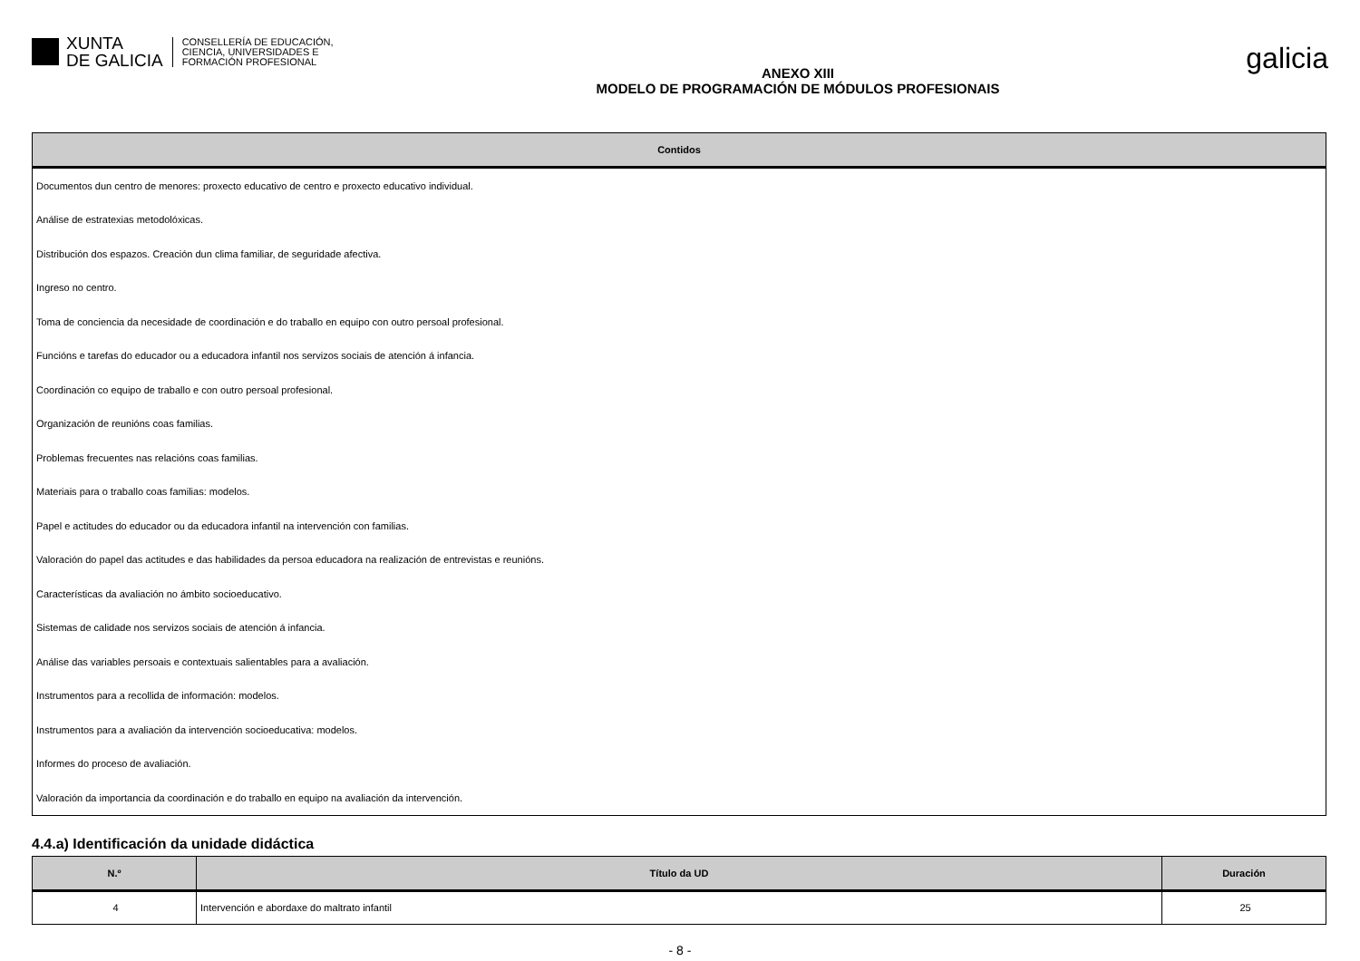XUNTA
DE GALICIA
CONSELLERÍA DE EDUCACIÓN,
CIENCIA, UNIVERSIDADES E
FORMACIÓN PROFESIONAL
ANEXO XIII
MODELO DE PROGRAMACIÓN DE MÓDULOS PROFESIONAIS
galicia
| Contidos |
| --- |
| Documentos dun centro de menores: proxecto educativo de centro e proxecto educativo individual. |
| Análise de estratexias metodolóxicas. |
| Distribución dos espazos. Creación dun clima familiar, de seguridade afectiva. |
| Ingreso no centro. |
| Toma de conciencia da necesidade de coordinación e do traballo en equipo con outro persoal profesional. |
| Funcións e tarefas do educador ou a educadora infantil nos servizos sociais de atención á infancia. |
| Coordinación co equipo de traballo e con outro persoal profesional. |
| Organización de reunións coas familias. |
| Problemas frecuentes nas relacións coas familias. |
| Materiais para o traballo coas familias: modelos. |
| Papel e actitudes do educador ou da educadora infantil na intervención con familias. |
| Valoración do papel das actitudes e das habilidades da persoa educadora na realización de entrevistas e reunións. |
| Características da avaliación no ámbito socioeducativo. |
| Sistemas de calidade nos servizos sociais de atención á infancia. |
| Análise das variables persoais e contextuais salientables para a avaliación. |
| Instrumentos para a recollida de información: modelos. |
| Instrumentos para a avaliación da intervención socioeducativa: modelos. |
| Informes do proceso de avaliación. |
| Valoración da importancia da coordinación e do traballo en equipo na avaliación da intervención. |
4.4.a) Identificación da unidade didáctica
| N.º | Título da UD | Duración |
| --- | --- | --- |
| 4 | Intervención e abordaxe do maltrato infantil | 25 |
- 8 -